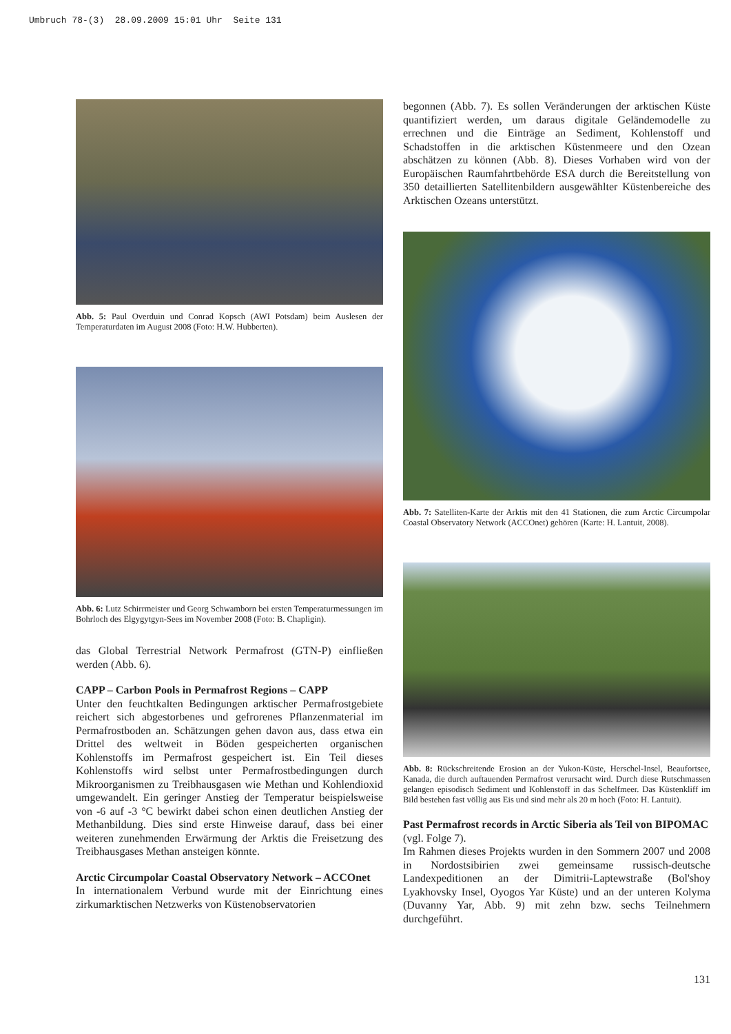Umbruch 78-(3) 28.09.2009 15:01 Uhr Seite 131
Abb. 5: Paul Overduin und Conrad Kopsch (AWI Potsdam) beim Auslesen der Temperaturdaten im August 2008 (Foto: H.W. Hubberten).
Abb. 6: Lutz Schirrmeister und Georg Schwamborn bei ersten Temperaturmessungen im Bohrloch des Elgygytgyn-Sees im November 2008 (Foto: B. Chapligin).
das Global Terrestrial Network Permafrost (GTN-P) einfließen werden (Abb. 6).
CAPP – Carbon Pools in Permafrost Regions – CAPP
Unter den feuchtkalten Bedingungen arktischer Permafrostgebiete reichert sich abgestorbenes und gefrorenes Pflanzenmaterial im Permafrostboden an. Schätzungen gehen davon aus, dass etwa ein Drittel des weltweit in Böden gespeicherten organischen Kohlenstoffs im Permafrost gespeichert ist. Ein Teil dieses Kohlenstoffs wird selbst unter Permafrostbedingungen durch Mikroorganismen zu Treibhausgasen wie Methan und Kohlendioxid umgewandelt. Ein geringer Anstieg der Temperatur beispielsweise von -6 auf -3 °C bewirkt dabei schon einen deutlichen Anstieg der Methanbildung. Dies sind erste Hinweise darauf, dass bei einer weiteren zunehmenden Erwärmung der Arktis die Freisetzung des Treibhausgases Methan ansteigen könnte.
Arctic Circumpolar Coastal Observatory Network – ACCOnet
In internationalem Verbund wurde mit der Einrichtung eines zirkumarktischen Netzwerks von Küstenobservatorien
begonnen (Abb. 7). Es sollen Veränderungen der arktischen Küste quantifiziert werden, um daraus digitale Geländemodelle zu errechnen und die Einträge an Sediment, Kohlenstoff und Schadstoffen in die arktischen Küstenmeere und den Ozean abschätzen zu können (Abb. 8). Dieses Vorhaben wird von der Europäischen Raumfahrtbehörde ESA durch die Bereitstellung von 350 detaillierten Satellitenbildern ausgewählter Küstenbereiche des Arktischen Ozeans unterstützt.
Abb. 7: Satelliten-Karte der Arktis mit den 41 Stationen, die zum Arctic Circumpolar Coastal Observatory Network (ACCOnet) gehören (Karte: H. Lantuit, 2008).
Abb. 8: Rückschreitende Erosion an der Yukon-Küste, Herschel-Insel, Beaufortsee, Kanada, die durch auftauenden Permafrost verursacht wird. Durch diese Rutschmassen gelangen episodisch Sediment und Kohlenstoff in das Schelfmeer. Das Küstenkliff im Bild bestehen fast völlig aus Eis und sind mehr als 20 m hoch (Foto: H. Lantuit).
Past Permafrost records in Arctic Siberia als Teil von BIPOMAC (vgl. Folge 7).
Im Rahmen dieses Projekts wurden in den Sommern 2007 und 2008 in Nordostsibirien zwei gemeinsame russisch-deutsche Landexpeditionen an der Dimitrii-Laptewstraße (Bol'shoy Lyakhovsky Insel, Oyogos Yar Küste) und an der unteren Kolyma (Duvanny Yar, Abb. 9) mit zehn bzw. sechs Teilnehmern durchgeführt.
131